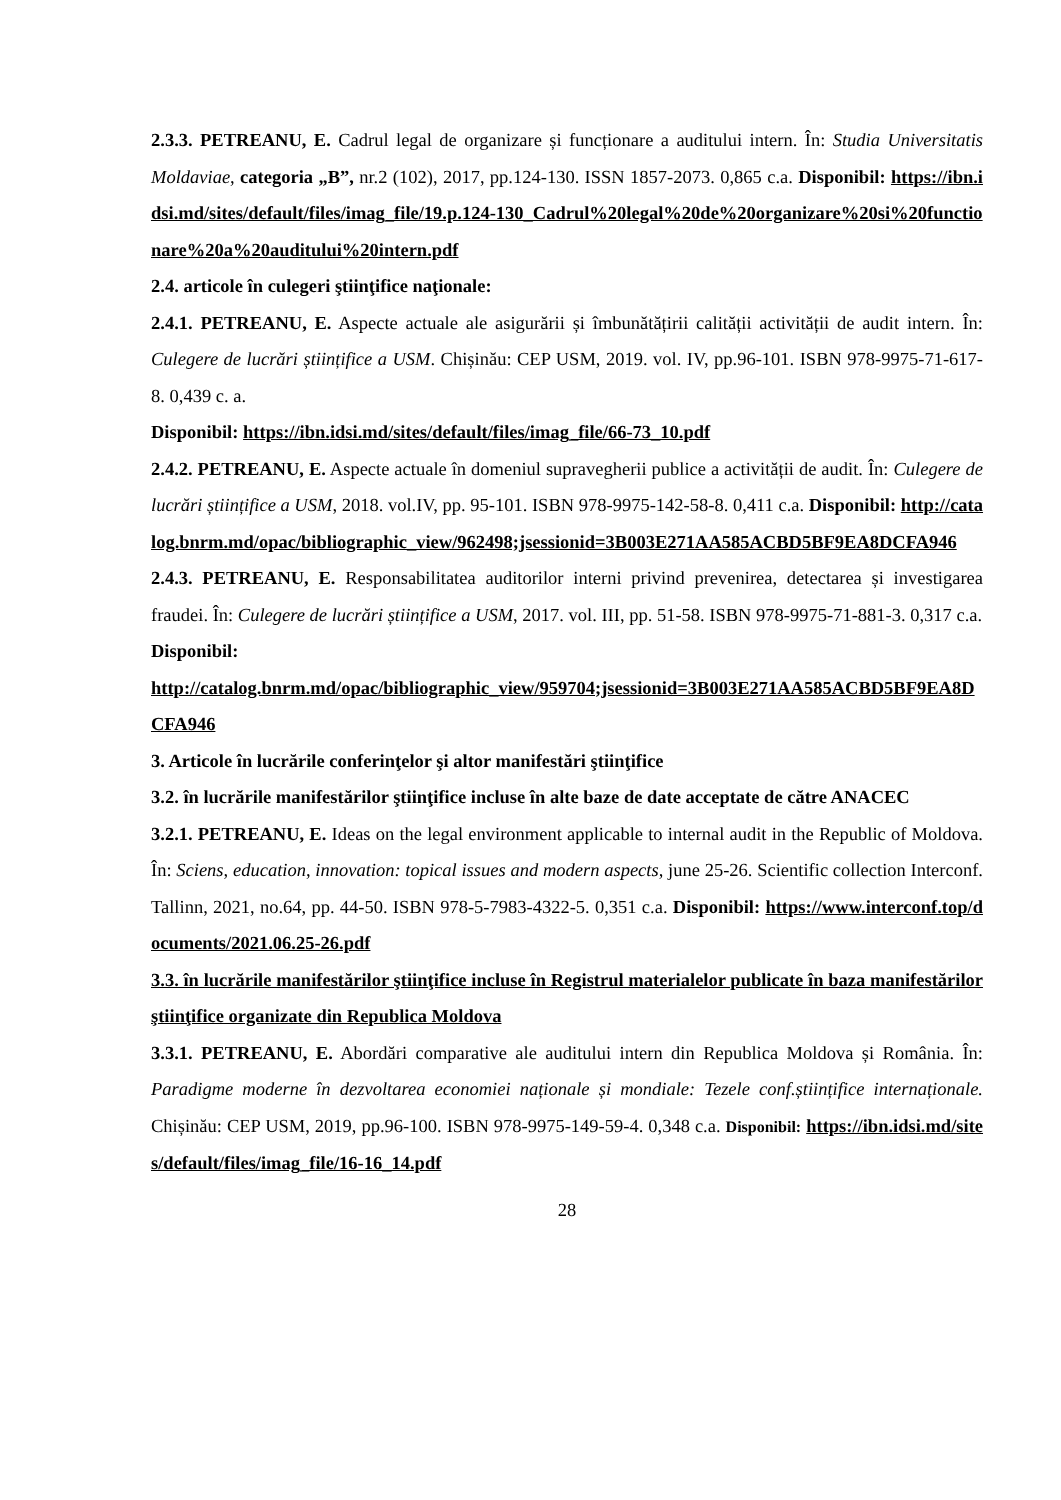2.3.3. PETREANU, E. Cadrul legal de organizare și funcționare a auditului intern. În: Studia Universitatis Moldaviae, categoria „B”, nr.2 (102), 2017, pp.124-130. ISSN 1857-2073. 0,865 c.a. Disponibil: https://ibn.idsi.md/sites/default/files/imag_file/19.p.124-130_Cadrul%20legal%20de%20organizare%20si%20functionare%20a%20auditului%20intern.pdf
2.4. articole în culegeri ştiinţifice naţionale:
2.4.1. PETREANU, E. Aspecte actuale ale asigurării și îmbunătățirii calității activității de audit intern. În: Culegere de lucrări științifice a USM. Chișinău: CEP USM, 2019. vol. IV, pp.96-101. ISBN 978-9975-71-617-8. 0,439 c. a.
Disponibil: https://ibn.idsi.md/sites/default/files/imag_file/66-73_10.pdf
2.4.2. PETREANU, E. Aspecte actuale în domeniul supravegherii publice a activității de audit. În: Culegere de lucrări științifice a USM, 2018. vol.IV, pp. 95-101. ISBN 978-9975-142-58-8. 0,411 c.a. Disponibil: http://catalog.bnrm.md/opac/bibliographic_view/962498;jsessionid=3B003E271AA585ACBD5BF9EA8DCFA946
2.4.3. PETREANU, E. Responsabilitatea auditorilor interni privind prevenirea, detectarea și investigarea fraudei. În: Culegere de lucrări științifice a USM, 2017. vol. III, pp. 51-58. ISBN 978-9975-71-881-3. 0,317 c.a.
Disponibil:
http://catalog.bnrm.md/opac/bibliographic_view/959704;jsessionid=3B003E271AA585ACBD5BF9EA8DCFA946
3. Articole în lucrările conferinţelor şi altor manifestări ştiinţifice
3.2. în lucrările manifestărilor ştiinţifice incluse în alte baze de date acceptate de către ANACEC
3.2.1. PETREANU, E. Ideas on the legal environment applicable to internal audit in the Republic of Moldova. În: Sciens, education, innovation: topical issues and modern aspects, june 25-26. Scientific collection Interconf. Tallinn, 2021, no.64, pp. 44-50. ISBN 978-5-7983-4322-5. 0,351 c.a. Disponibil: https://www.interconf.top/documents/2021.06.25-26.pdf
3.3. în lucrările manifestărilor ştiinţifice incluse în Registrul materialelor publicate în baza manifestărilor ştiinţifice organizate din Republica Moldova
3.3.1. PETREANU, E. Abordări comparative ale auditului intern din Republica Moldova și România. În: Paradigme moderne în dezvoltarea economiei naționale și mondiale: Tezele conf.științifice internaționale. Chișinău: CEP USM, 2019, pp.96-100. ISBN 978-9975-149-59-4. 0,348 c.a. Disponibil: https://ibn.idsi.md/sites/default/files/imag_file/16-16_14.pdf
28